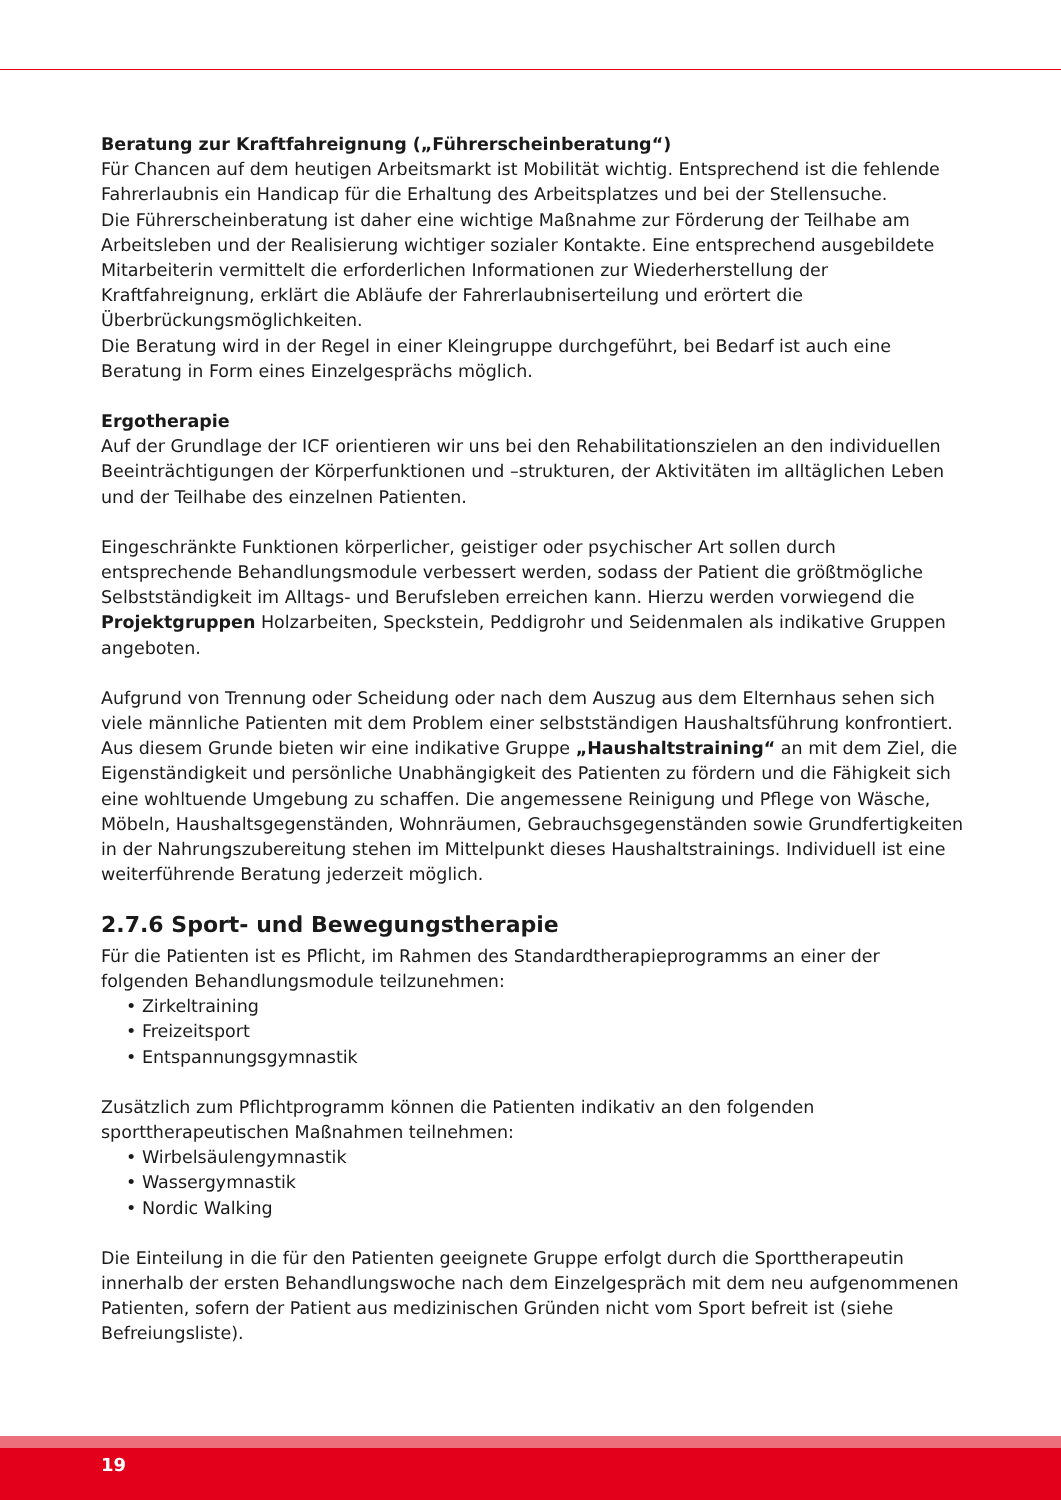Beratung zur Kraftfahreignung („Führerscheinberatung“)
Für Chancen auf dem heutigen Arbeitsmarkt ist Mobilität wichtig. Entsprechend ist die fehlende Fahrerlaubnis ein Handicap für die Erhaltung des Arbeitsplatzes und bei der Stellensuche.
Die Führerscheinberatung ist daher eine wichtige Maßnahme zur Förderung der Teilhabe am Arbeitsleben und der Realisierung wichtiger sozialer Kontakte. Eine entsprechend ausgebildete Mitarbeiterin vermittelt die erforderlichen Informationen zur Wiederherstellung der Kraftfahreignung, erklärt die Abläufe der Fahrerlaubniserteilung und erörtert die Überbrückungsmöglichkeiten.
Die Beratung wird in der Regel in einer Kleingruppe durchgeführt, bei Bedarf ist auch eine Beratung in Form eines Einzelgesprächs möglich.
Ergotherapie
Auf der Grundlage der ICF orientieren wir uns bei den Rehabilitationszielen an den individuellen Beeinträchtigungen der Körperfunktionen und –strukturen, der Aktivitäten im alltäglichen Leben und der Teilhabe des einzelnen Patienten.
Eingeschränkte Funktionen körperlicher, geistiger oder psychischer Art sollen durch entsprechende Behandlungsmodule verbessert werden, sodass der Patient die größtmögliche Selbstständigkeit im Alltags- und Berufsleben erreichen kann. Hierzu werden vorwiegend die Projektgruppen Holzarbeiten, Speckstein, Peddigrohr und Seidenmalen als indikative Gruppen angeboten.
Aufgrund von Trennung oder Scheidung oder nach dem Auszug aus dem Elternhaus sehen sich viele männliche Patienten mit dem Problem einer selbstständigen Haushaltsführung konfrontiert. Aus diesem Grunde bieten wir eine indikative Gruppe „Haushaltstraining“ an mit dem Ziel, die Eigenständigkeit und persönliche Unabhängigkeit des Patienten zu fördern und die Fähigkeit sich eine wohltuende Umgebung zu schaffen. Die angemessene Reinigung und Pflege von Wäsche, Möbeln, Haushaltsgegenständen, Wohnräumen, Gebrauchsgegenständen sowie Grundfertigkeiten in der Nahrungszubereitung stehen im Mittelpunkt dieses Haushaltstrainings. Individuell ist eine weiterführende Beratung jederzeit möglich.
2.7.6 Sport- und Bewegungstherapie
Für die Patienten ist es Pflicht, im Rahmen des Standardtherapieprogramms an einer der folgenden Behandlungsmodule teilzunehmen:
• Zirkeltraining
• Freizeitsport
• Entspannungsgymnastik
Zusätzlich zum Pflichtprogramm können die Patienten indikativ an den folgenden sporttherapeutischen Maßnahmen teilnehmen:
• Wirbelsäulengymnastik
• Wassergymnastik
• Nordic Walking
Die Einteilung in die für den Patienten geeignete Gruppe erfolgt durch die Sporttherapeutin innerhalb der ersten Behandlungswoche nach dem Einzelgespräch mit dem neu aufgenommenen Patienten, sofern der Patient aus medizinischen Gründen nicht vom Sport befreit ist (siehe Befreiungsliste).
19